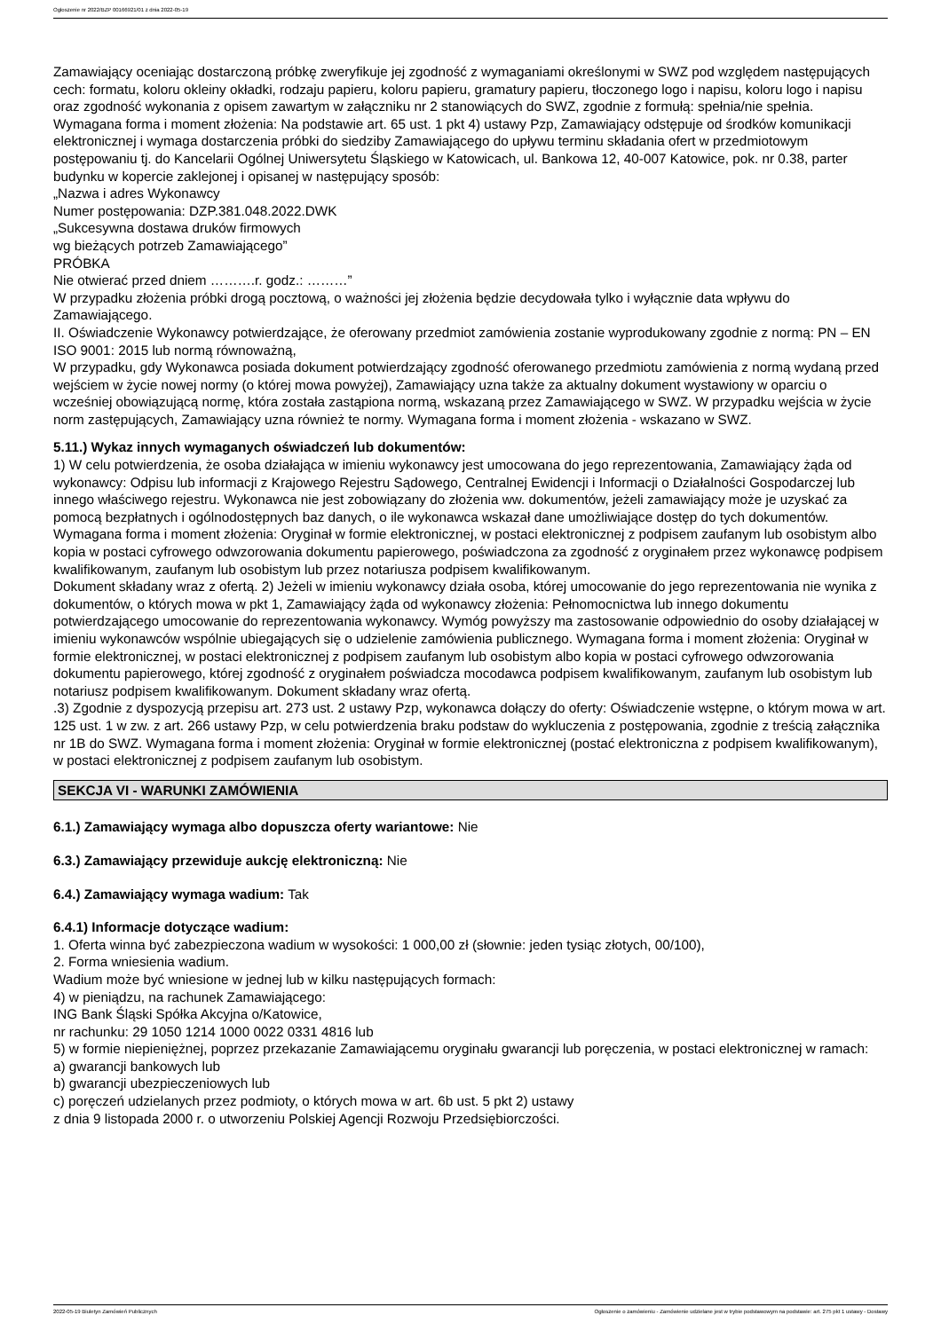Ogłoszenie nr 2022/BZP 00166921/01 z dnia 2022-05-19
Zamawiający oceniając dostarczoną próbkę zweryfikuje jej zgodność z wymaganiami określonymi w SWZ pod względem następujących cech: formatu, koloru okleiny okładki, rodzaju papieru, koloru papieru, gramatury papieru, tłoczonego logo i napisu, koloru logo i napisu oraz zgodność wykonania z opisem zawartym w załączniku nr 2 stanowiących do SWZ, zgodnie z formułą: spełnia/nie spełnia.
Wymagana forma i moment złożenia: Na podstawie art. 65 ust. 1 pkt 4) ustawy Pzp, Zamawiający odstępuje od środków komunikacji elektronicznej i wymaga dostarczenia próbki do siedziby Zamawiającego do upływu terminu składania ofert w przedmiotowym postępowaniu tj. do Kancelarii Ogólnej Uniwersytetu Śląskiego w Katowicach, ul. Bankowa 12, 40-007 Katowice, pok. nr 0.38, parter budynku w kopercie zaklejonej i opisanej w następujący sposób:
„Nazwa i adres Wykonawcy
Numer postępowania: DZP.381.048.2022.DWK
„Sukcesywna dostawa druków firmowych
wg bieżących potrzeb Zamawiającego”
PRÓBKA
Nie otwierać przed dniem ……….r. godz.: ………”
W przypadku złożenia próbki drogą pocztową, o ważności jej złożenia będzie decydowała tylko i wyłącznie data wpływu do Zamawiającego.
II. Oświadczenie Wykonawcy potwierdzające, że oferowany przedmiot zamówienia zostanie wyprodukowany zgodnie z normą: PN – EN ISO 9001: 2015 lub normą równoważną,
W przypadku, gdy Wykonawca posiada dokument potwierdzający zgodność oferowanego przedmiotu zamówienia z normą wydaną przed wejściem w życie nowej normy (o której mowa powyżej), Zamawiający uzna także za aktualny dokument wystawiony w oparciu o wcześniej obowiązującą normę, która została zastąpiona normą, wskazaną przez Zamawiającego w SWZ. W przypadku wejścia w życie norm zastępujących, Zamawiający uzna również te normy. Wymagana forma i moment złożenia - wskazano w SWZ.
5.11.) Wykaz innych wymaganych oświadczeń lub dokumentów:
1) W celu potwierdzenia, że osoba działająca w imieniu wykonawcy jest umocowana do jego reprezentowania, Zamawiający żąda od wykonawcy: Odpisu lub informacji z Krajowego Rejestru Sądowego, Centralnej Ewidencji i Informacji o Działalności Gospodarczej lub innego właściwego rejestru. Wykonawca nie jest zobowiązany do złożenia ww. dokumentów, jeżeli zamawiający może je uzyskać za pomocą bezpłatnych i ogólnodostępnych baz danych, o ile wykonawca wskazał dane umożliwiające dostęp do tych dokumentów. Wymagana forma i moment złożenia: Oryginał w formie elektronicznej, w postaci elektronicznej z podpisem zaufanym lub osobistym albo kopia w postaci cyfrowego odwzorowania dokumentu papierowego, poświadczona za zgodność z oryginałem przez wykonawcę podpisem kwalifikowanym, zaufanym lub osobistym lub przez notariusza podpisem kwalifikowanym.
Dokument składany wraz z ofertą. 2) Jeżeli w imieniu wykonawcy działa osoba, której umocowanie do jego reprezentowania nie wynika z dokumentów, o których mowa w pkt 1, Zamawiający żąda od wykonawcy złożenia: Pełnomocnictwa lub innego dokumentu potwierdzającego umocowanie do reprezentowania wykonawcy. Wymóg powyższy ma zastosowanie odpowiednio do osoby działającej w imieniu wykonawców wspólnie ubiegających się o udzielenie zamówienia publicznego. Wymagana forma i moment złożenia: Oryginał w formie elektronicznej, w postaci elektronicznej z podpisem zaufanym lub osobistym albo kopia w postaci cyfrowego odwzorowania dokumentu papierowego, której zgodność z oryginałem poświadcza mocodawca podpisem kwalifikowanym, zaufanym lub osobistym lub notariusz podpisem kwalifikowanym. Dokument składany wraz ofertą.
.3) Zgodnie z dyspozycją przepisu art. 273 ust. 2 ustawy Pzp, wykonawca dołączy do oferty: Oświadczenie wstępne, o którym mowa w art. 125 ust. 1 w zw. z art. 266 ustawy Pzp, w celu potwierdzenia braku podstaw do wykluczenia z postępowania, zgodnie z treścią załącznika nr 1B do SWZ. Wymagana forma i moment złożenia: Oryginał w formie elektronicznej (postać elektroniczna z podpisem kwalifikowanym), w postaci elektronicznej z podpisem zaufanym lub osobistym.
SEKCJA VI - WARUNKI ZAMÓWIENIA
6.1.) Zamawiający wymaga albo dopuszcza oferty wariantowe: Nie
6.3.) Zamawiający przewiduje aukcję elektroniczną: Nie
6.4.) Zamawiający wymaga wadium: Tak
6.4.1) Informacje dotyczące wadium:
1. Oferta winna być zabezpieczona wadium w wysokości: 1 000,00 zł (słownie: jeden tysiąc złotych, 00/100),
2. Forma wniesienia wadium.
Wadium może być wniesione w jednej lub w kilku następujących formach:
4) w pieniądzu, na rachunek Zamawiającego:
ING Bank Śląski Spółka Akcyjna o/Katowice,
nr rachunku: 29 1050 1214 1000 0022 0331 4816 lub
5) w formie niepieniężnej, poprzez przekazanie Zamawiającemu oryginału gwarancji lub poręczenia, w postaci elektronicznej w ramach:
a) gwarancji bankowych lub
b) gwarancji ubezpieczeniowych lub
c) poręczeń udzielanych przez podmioty, o których mowa w art. 6b ust. 5 pkt 2) ustawy
z dnia 9 listopada 2000 r. o utworzeniu Polskiej Agencji Rozwoju Przedsiębiorczości.
2022-05-19 Biuletyn Zamówień Publicznych Ogłoszenie o zamówieniu - Zamówienie udzielane jest w trybie podstawowym na podstawie: art. 275 pkt 1 ustawy - Dostawy